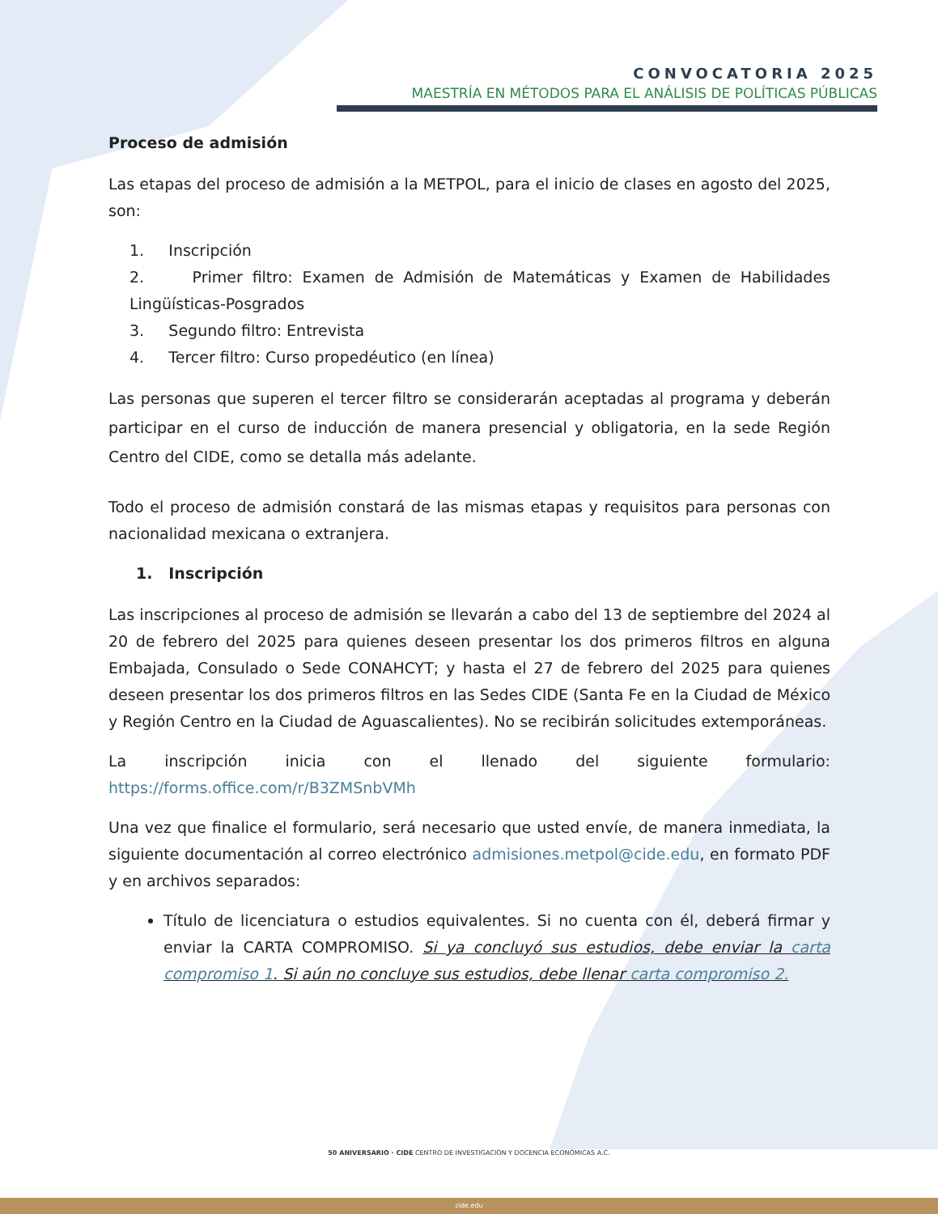CONVOCATORIA 2025
MAESTRÍA EN MÉTODOS PARA EL ANÁLISIS DE POLÍTICAS PÚBLICAS
Proceso de admisión
Las etapas del proceso de admisión a la METPOL, para el inicio de clases en agosto del 2025, son:
1. Inscripción
2. Primer filtro: Examen de Admisión de Matemáticas y Examen de Habilidades Lingüísticas-Posgrados
3. Segundo filtro: Entrevista
4. Tercer filtro: Curso propedéutico (en línea)
Las personas que superen el tercer filtro se considerarán aceptadas al programa y deberán participar en el curso de inducción de manera presencial y obligatoria, en la sede Región Centro del CIDE, como se detalla más adelante.
Todo el proceso de admisión constará de las mismas etapas y requisitos para personas con nacionalidad mexicana o extranjera.
1. Inscripción
Las inscripciones al proceso de admisión se llevarán a cabo del 13 de septiembre del 2024 al 20 de febrero del 2025 para quienes deseen presentar los dos primeros filtros en alguna Embajada, Consulado o Sede CONAHCYT; y hasta el 27 de febrero del 2025 para quienes deseen presentar los dos primeros filtros en las Sedes CIDE (Santa Fe en la Ciudad de México y Región Centro en la Ciudad de Aguascalientes). No se recibirán solicitudes extemporáneas.
La inscripción inicia con el llenado del siguiente formulario: https://forms.office.com/r/B3ZMSnbVMh
Una vez que finalice el formulario, será necesario que usted envíe, de manera inmediata, la siguiente documentación al correo electrónico admisiones.metpol@cide.edu, en formato PDF y en archivos separados:
Título de licenciatura o estudios equivalentes. Si no cuenta con él, deberá firmar y enviar la CARTA COMPROMISO. Si ya concluyó sus estudios, debe enviar la carta compromiso 1. Si aún no concluye sus estudios, debe llenar carta compromiso 2.
50 ANIVERSARIO · CIDE CENTRO DE INVESTIGACIÓN Y DOCENCIA ECONÓMICAS A.C.
cide.edu